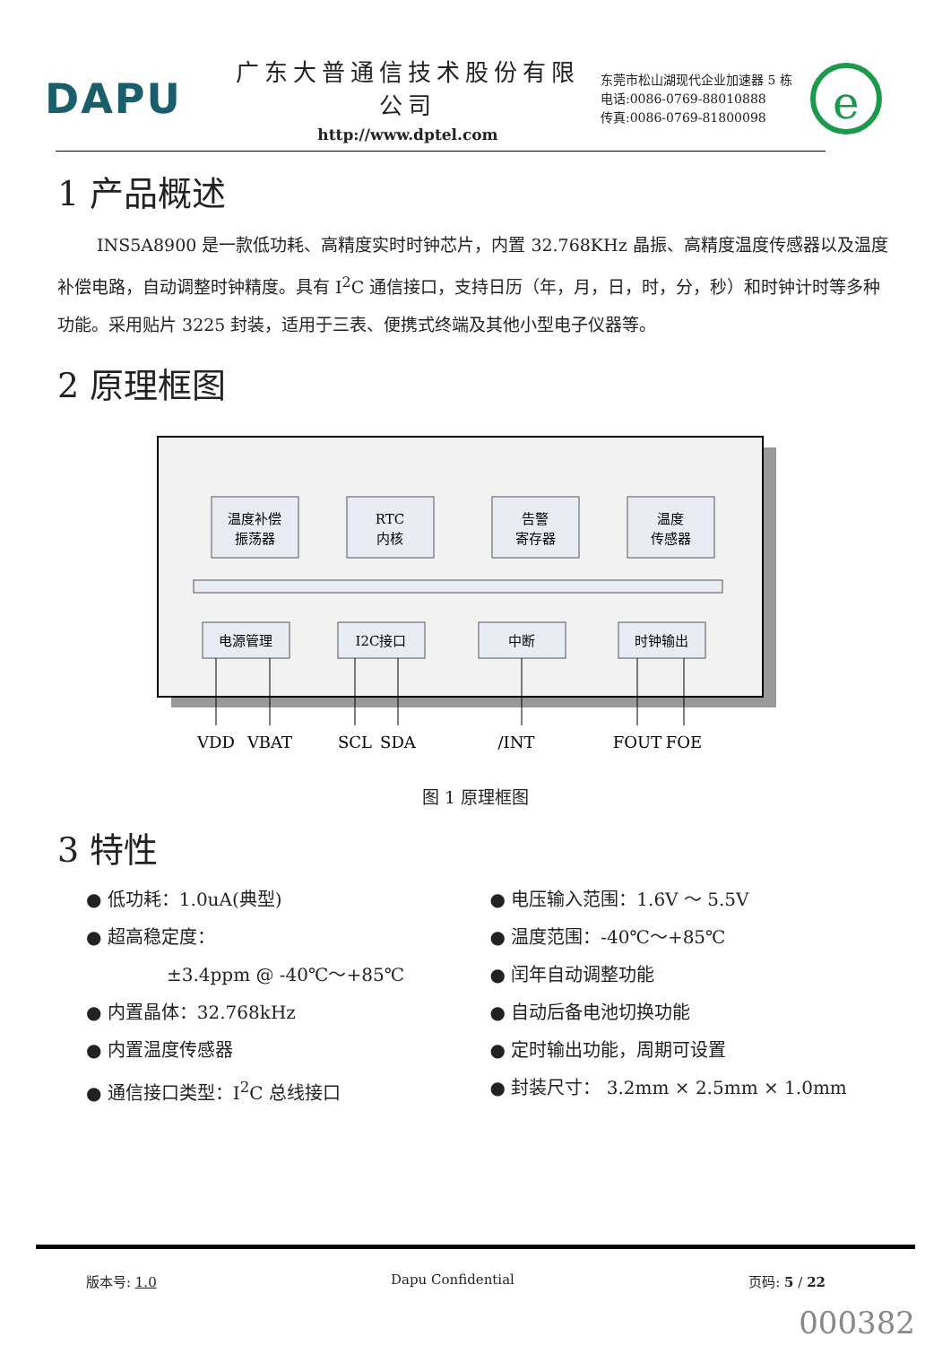DAPU
广东大普通信技术股份有限公司
http://www.dptel.com
东莞市松山湖现代企业加速器 5 栋
电话:0086-0769-88010888
传真:0086-0769-81800098
e
1 产品概述
INS5A8900 是一款低功耗、高精度实时时钟芯片，内置 32.768KHz 晶振、高精度温度传感器以及温度补偿电路，自动调整时钟精度。具有 I<sup>2</sup>C 通信接口，支持日历（年，月，日，时，分，秒）和时钟计时等多种功能。采用贴片 3225 封装，适用于三表、便携式终端及其他小型电子仪器等。
2 原理框图
温度补偿
振荡器
RTC
内核
告警
寄存器
温度
传感器
电源管理
I2C接口
中断
时钟输出
VDD
VBAT
SCL
SDA
/INT
FOUT
FOE
图 1 原理框图
3 特性
● 低功耗：1.0uA(典型)
● 超高稳定度：
±3.4ppm @ -40℃～+85℃
● 内置晶体：32.768kHz
● 内置温度传感器
● 通信接口类型：I<sup>2</sup>C 总线接口
● 电压输入范围：1.6V ～ 5.5V
● 温度范围：-40℃～+85℃
● 闰年自动调整功能
● 自动后备电池切换功能
● 定时输出功能，周期可设置
● 封装尺寸： 3.2mm × 2.5mm × 1.0mm
版本号: 1.0 Dapu Confidential 页码: 5 / 22
000382